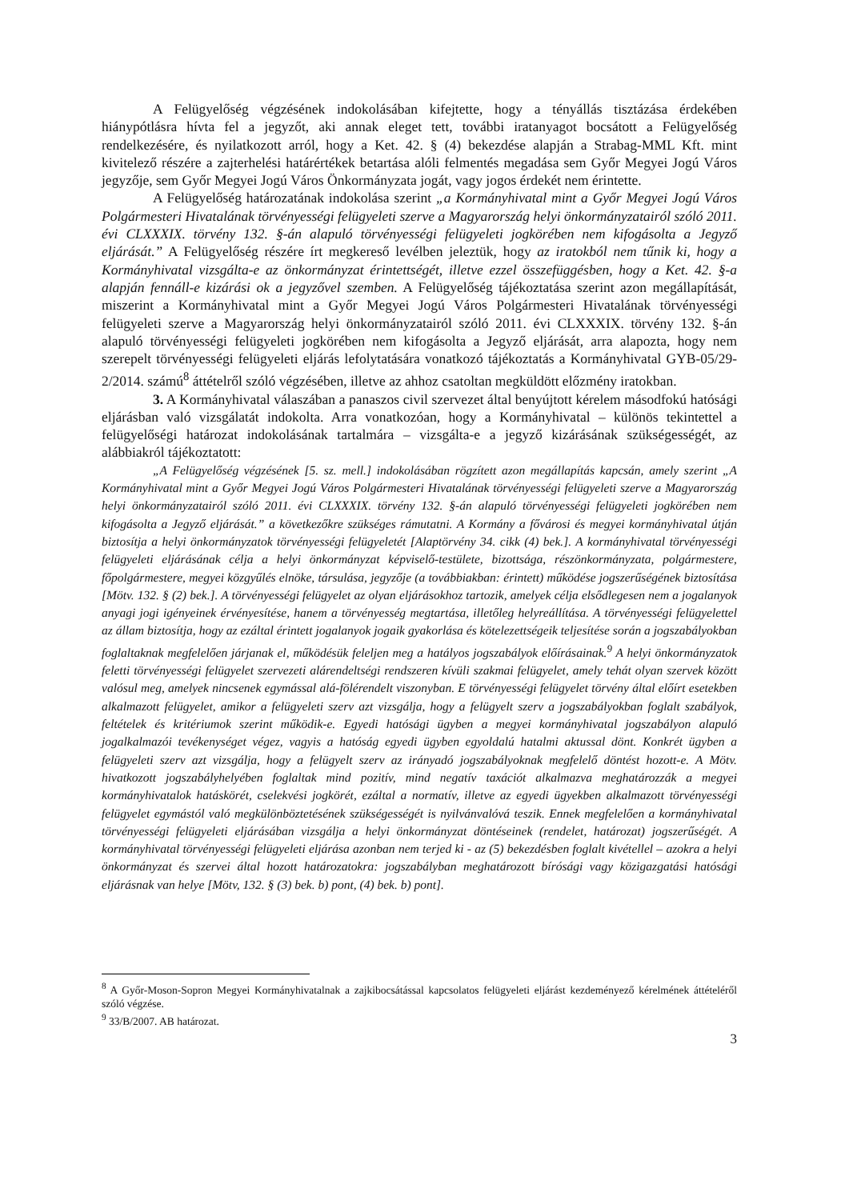A Felügyelőség végzésének indokolásában kifejtette, hogy a tényállás tisztázása érdekében hiánypótlásra hívta fel a jegyzőt, aki annak eleget tett, további iratanyagot bocsátott a Felügyelőség rendelkezésére, és nyilatkozott arról, hogy a Ket. 42. § (4) bekezdése alapján a Strabag-MML Kft. mint kivitelező részére a zajterhelési határértékek betartása alóli felmentés megadása sem Győr Megyei Jogú Város jegyzője, sem Győr Megyei Jogú Város Önkormányzata jogát, vagy jogos érdekét nem érintette.
A Felügyelőség határozatának indokolása szerint „a Kormányhivatal mint a Győr Megyei Jogú Város Polgármesteri Hivatalának törvényességi felügyeleti szerve a Magyarország helyi önkormányzatairól szóló 2011. évi CLXXXIX. törvény 132. §-án alapuló törvényességi felügyeleti jogkörében nem kifogásolta a Jegyző eljárását.” A Felügyelőség részére írt megkereső levélben jeleztük, hogy az iratokból nem tűnik ki, hogy a Kormányhivatal vizsgálta-e az önkormányzat érintettségét, illetve ezzel összefüggésben, hogy a Ket. 42. §-a alapján fennáll-e kizárási ok a jegyzővel szemben. A Felügyelőség tájékoztatása szerint azon megállapítását, miszerint a Kormányhivatal mint a Győr Megyei Jogú Város Polgármesteri Hivatalának törvényességi felügyeleti szerve a Magyarország helyi önkormányzatairól szóló 2011. évi CLXXXIX. törvény 132. §-án alapuló törvényességi felügyeleti jogkörében nem kifogásolta a Jegyző eljárását, arra alapozta, hogy nem szerepelt törvényességi felügyeleti eljárás lefolytatására vonatkozó tájékoztatás a Kormányhivatal GYB-05/29-2/2014. számú<sup>8</sup> áttételről szóló végzésében, illetve az ahhoz csatoltan megküldött előzmény iratokban.
3. A Kormányhivatal válaszában a panaszos civil szervezet által benyújtott kérelem másodfokú hatósági eljárásban való vizsgálatát indokolta. Arra vonatkozóan, hogy a Kormányhivatal – különös tekintettel a felügyelőségi határozat indokolásának tartalmára – vizsgálta-e a jegyző kizárásának szükségességét, az alábbiakról tájékoztatott:
„A Felügyelőség végzésének [5. sz. mell.] indokolásában rögzített azon megállapítás kapcsán, amely szerint „A Kormányhivatal mint a Győr Megyei Jogú Város Polgármesteri Hivatalának törvényességi felügyeleti szerve a Magyarország helyi önkormányzatairól szóló 2011. évi CLXXXIX. törvény 132. §-án alapuló törvényességi felügyeleti jogkörében nem kifogásolta a Jegyző eljárását.” a következőkre szükséges rámutatni. A Kormány a fővárosi és megyei kormányhivatal útján biztosítja a helyi önkormányzatok törvényességi felügyeletét [Alaptörvény 34. cikk (4) bek.]. A kormányhivatal törvényességi felügyeleti eljárásának célja a helyi önkormányzat képviselő-testülete, bizottsága, részönkormányzata, polgármestere, főpolgármestere, megyei közgyűlés elnöke, társulása, jegyzője (a továbbiakban: érintett) működése jogszerűségének biztosítása [Mötv. 132. § (2) bek.]. A törvényességi felügyelet az olyan eljárásokhoz tartozik, amelyek célja elsődlegesen nem a jogalanyok anyagi jogi igényeinek érvényesítése, hanem a törvényesség megtartása, illetőleg helyreállítása. A törvényességi felügyelettel az állam biztosítja, hogy az ezáltal érintett jogalanyok jogaik gyakorlása és kötelezettségeik teljesítése során a jogszabályokban foglaltaknak megfelelően járjanak el, működésük feleljen meg a hatályos jogszabályok előírásainak.<sup>9</sup> A helyi önkormányzatok feletti törvényességi felügyelet szervezeti alárendeltségi rendszeren kívüli szakmai felügyelet, amely tehát olyan szervek között valósul meg, amelyek nincsenek egymással alá-fölérendelt viszonyban. E törvényességi felügyelet törvény által előírt esetekben alkalmazott felügyelet, amikor a felügyeleti szerv azt vizsgálja, hogy a felügyelt szerv a jogszabályokban foglalt szabályok, feltételek és kritériumok szerint működik-e. Egyedi hatósági ügyben a megyei kormányhivatal jogszabályon alapuló jogalkalmazói tevékenységet végez, vagyis a hatóság egyedi ügyben egyoldalú hatalmi aktussal dönt. Konkrét ügyben a felügyeleti szerv azt vizsgálja, hogy a felügyelt szerv az irányadó jogszabályoknak megfelelő döntést hozott-e. A Mötv. hivatkozott jogszabályhelyében foglaltak mind pozitív, mind negatív taxációt alkalmazva meghatározzák a megyei kormányhivatalok hatáskörét, cselekvési jogkörét, ezáltal a normatív, illetve az egyedi ügyekben alkalmazott törvényességi felügyelet egymástól való megkülönböztetésének szükségességét is nyilvánvalóvá teszik. Ennek megfelelően a kormányhivatal törvényességi felügyeleti eljárásában vizsgálja a helyi önkormányzat döntéseinek (rendelet, határozat) jogszerűségét. A kormányhivatal törvényességi felügyeleti eljárása azonban nem terjed ki - az (5) bekezdésben foglalt kivétellel – azokra a helyi önkormányzat és szervei által hozott határozatokra: jogszabályban meghatározott bírósági vagy közigazgatási hatósági eljárásnak van helye [Mötv, 132. § (3) bek. b) pont, (4) bek. b) pont].
<sup>8</sup> A Győr-Moson-Sopron Megyei Kormányhivatalnak a zajkibocsátással kapcsolatos felügyeleti eljárást kezdeményező kérelmének áttételéről szóló végzése.
<sup>9</sup> 33/B/2007. AB határozat.
3